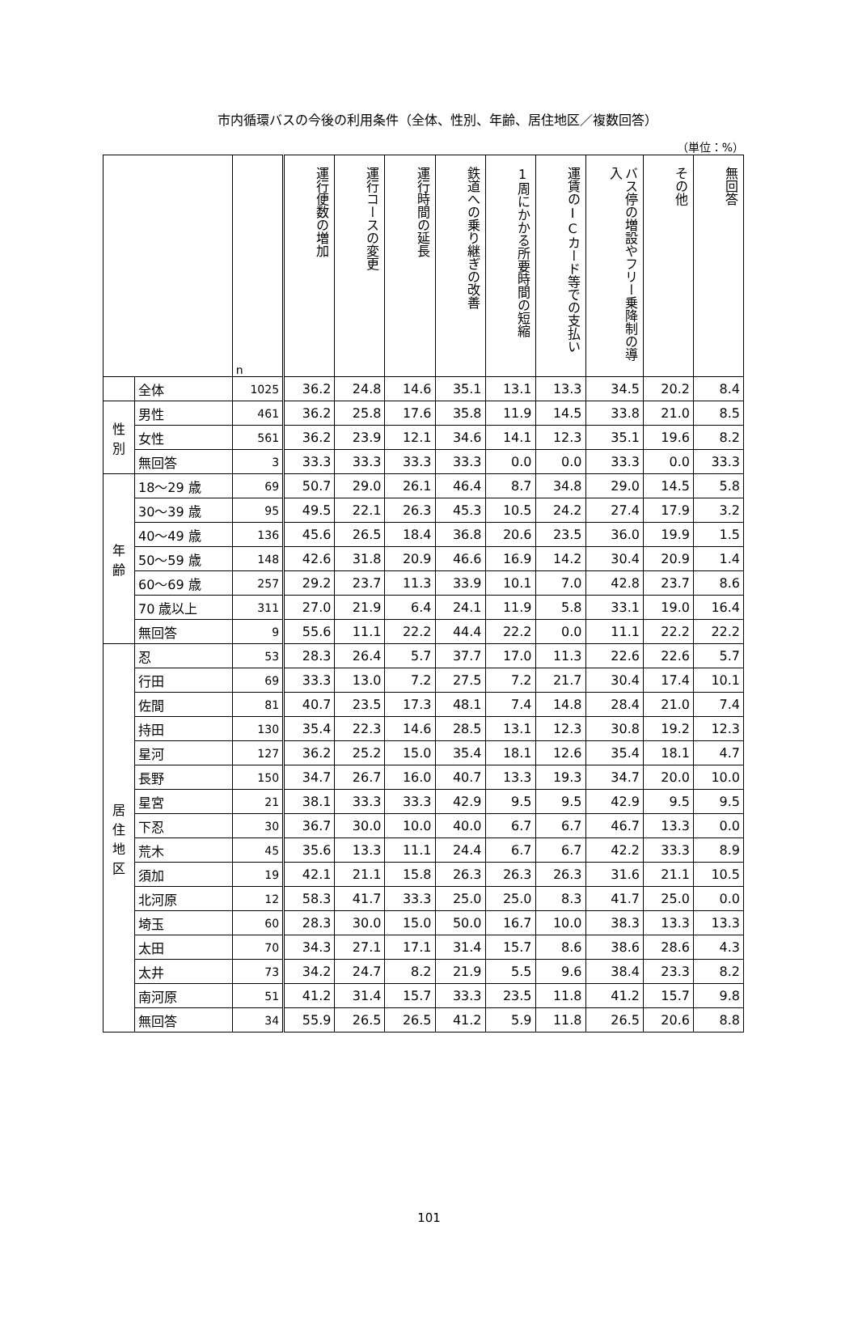市内循環バスの今後の利用条件（全体、性別、年齢、居住地区／複数回答）
（単位：%）
| | | n | 運行便数の増加 | 運行コースの変更 | 運行時間の延長 | 鉄道への乗り継ぎの改善 | 1周にかかる所要時間の短縮 | 運賃のICカード等での支払い | バス停の増設やフリー乗降制の導入 | その他 | 無回答 |
| | 全体 | 1025 | 36.2 | 24.8 | 14.6 | 35.1 | 13.1 | 13.3 | 34.5 | 20.2 | 8.4 |
| 性別 | 男性 | 461 | 36.2 | 25.8 | 17.6 | 35.8 | 11.9 | 14.5 | 33.8 | 21.0 | 8.5 |
| | 女性 | 561 | 36.2 | 23.9 | 12.1 | 34.6 | 14.1 | 12.3 | 35.1 | 19.6 | 8.2 |
| | 無回答 | 3 | 33.3 | 33.3 | 33.3 | 33.3 | 0.0 | 0.0 | 33.3 | 0.0 | 33.3 |
| 年齢 | 18～29 歳 | 69 | 50.7 | 29.0 | 26.1 | 46.4 | 8.7 | 34.8 | 29.0 | 14.5 | 5.8 |
| | 30～39 歳 | 95 | 49.5 | 22.1 | 26.3 | 45.3 | 10.5 | 24.2 | 27.4 | 17.9 | 3.2 |
| | 40～49 歳 | 136 | 45.6 | 26.5 | 18.4 | 36.8 | 20.6 | 23.5 | 36.0 | 19.9 | 1.5 |
| | 50～59 歳 | 148 | 42.6 | 31.8 | 20.9 | 46.6 | 16.9 | 14.2 | 30.4 | 20.9 | 1.4 |
| | 60～69 歳 | 257 | 29.2 | 23.7 | 11.3 | 33.9 | 10.1 | 7.0 | 42.8 | 23.7 | 8.6 |
| | 70 歳以上 | 311 | 27.0 | 21.9 | 6.4 | 24.1 | 11.9 | 5.8 | 33.1 | 19.0 | 16.4 |
| | 無回答 | 9 | 55.6 | 11.1 | 22.2 | 44.4 | 22.2 | 0.0 | 11.1 | 22.2 | 22.2 |
| 居住地区 | 忍 | 53 | 28.3 | 26.4 | 5.7 | 37.7 | 17.0 | 11.3 | 22.6 | 22.6 | 5.7 |
| | 行田 | 69 | 33.3 | 13.0 | 7.2 | 27.5 | 7.2 | 21.7 | 30.4 | 17.4 | 10.1 |
| | 佐間 | 81 | 40.7 | 23.5 | 17.3 | 48.1 | 7.4 | 14.8 | 28.4 | 21.0 | 7.4 |
| | 持田 | 130 | 35.4 | 22.3 | 14.6 | 28.5 | 13.1 | 12.3 | 30.8 | 19.2 | 12.3 |
| | 星河 | 127 | 36.2 | 25.2 | 15.0 | 35.4 | 18.1 | 12.6 | 35.4 | 18.1 | 4.7 |
| | 長野 | 150 | 34.7 | 26.7 | 16.0 | 40.7 | 13.3 | 19.3 | 34.7 | 20.0 | 10.0 |
| | 星宮 | 21 | 38.1 | 33.3 | 33.3 | 42.9 | 9.5 | 9.5 | 42.9 | 9.5 | 9.5 |
| | 下忍 | 30 | 36.7 | 30.0 | 10.0 | 40.0 | 6.7 | 6.7 | 46.7 | 13.3 | 0.0 |
| | 荒木 | 45 | 35.6 | 13.3 | 11.1 | 24.4 | 6.7 | 6.7 | 42.2 | 33.3 | 8.9 |
| | 須加 | 19 | 42.1 | 21.1 | 15.8 | 26.3 | 26.3 | 26.3 | 31.6 | 21.1 | 10.5 |
| | 北河原 | 12 | 58.3 | 41.7 | 33.3 | 25.0 | 25.0 | 8.3 | 41.7 | 25.0 | 0.0 |
| | 埼玉 | 60 | 28.3 | 30.0 | 15.0 | 50.0 | 16.7 | 10.0 | 38.3 | 13.3 | 13.3 |
| | 太田 | 70 | 34.3 | 27.1 | 17.1 | 31.4 | 15.7 | 8.6 | 38.6 | 28.6 | 4.3 |
| | 太井 | 73 | 34.2 | 24.7 | 8.2 | 21.9 | 5.5 | 9.6 | 38.4 | 23.3 | 8.2 |
| | 南河原 | 51 | 41.2 | 31.4 | 15.7 | 33.3 | 23.5 | 11.8 | 41.2 | 15.7 | 9.8 |
| | 無回答 | 34 | 55.9 | 26.5 | 26.5 | 41.2 | 5.9 | 11.8 | 26.5 | 20.6 | 8.8 |
101